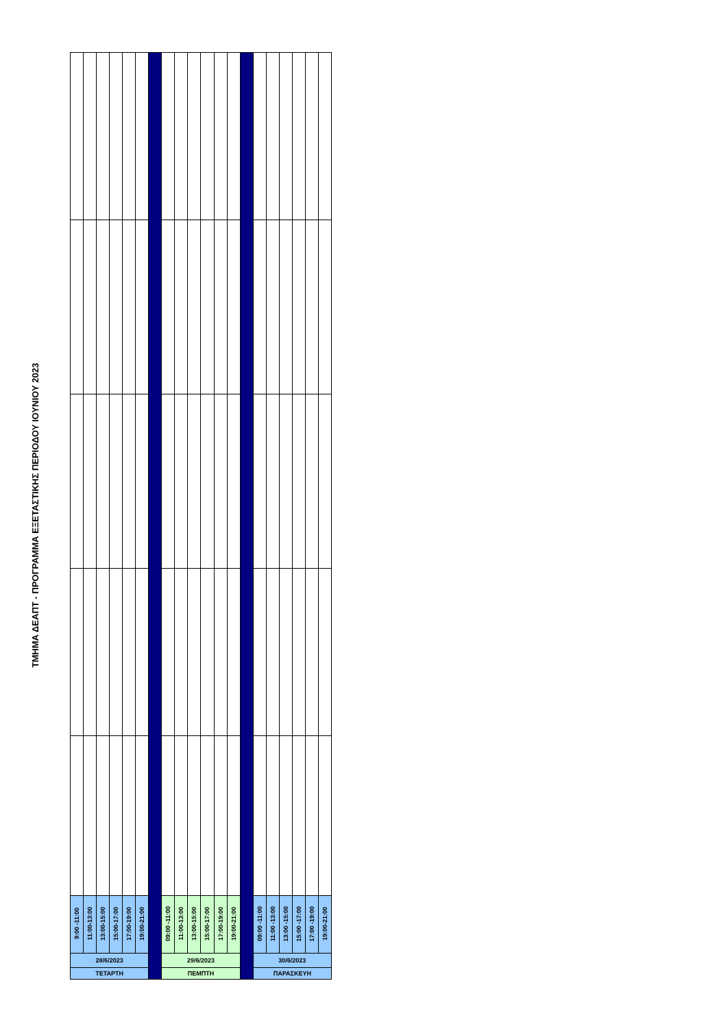ΤΜΗΜΑ ΔΕΑΠΤ - ΠΡΟΓΡΑΜΜΑ ΕΞΕΤΑΣΤΙΚΗΣ ΠΕΡΙΟΔΟΥ ΙΟΥΝΙΟΥ 2023
| 9:00 -11:00 | 11:00-13:00 | 13:00-15:00 | 15:00-17:00 | 17:00-19:00 | 19:00-21:00 | | 09:00 -11:00 | 11:00-13:00 | 13:00-15:00 | 15:00-17:00 | 17:00-19:00 | 19:00-21:00 | | 09:00 -11:00 | 11:00 -13:00 | 13:00 -15:00 | 15:00 -17:00 | 17:00 -19:00 | 19:00-21:00 |
| 28/6/2023 | | | | | | | 29/6/2023 | | | | | | | 30/6/2023 | | | | | |
| ΤΕΤΑΡΤΗ | | | | | | | ΠΕΜΠΤΗ | | | | | | | ΠΑΡΑΣΚΕΥΗ | | | | | |